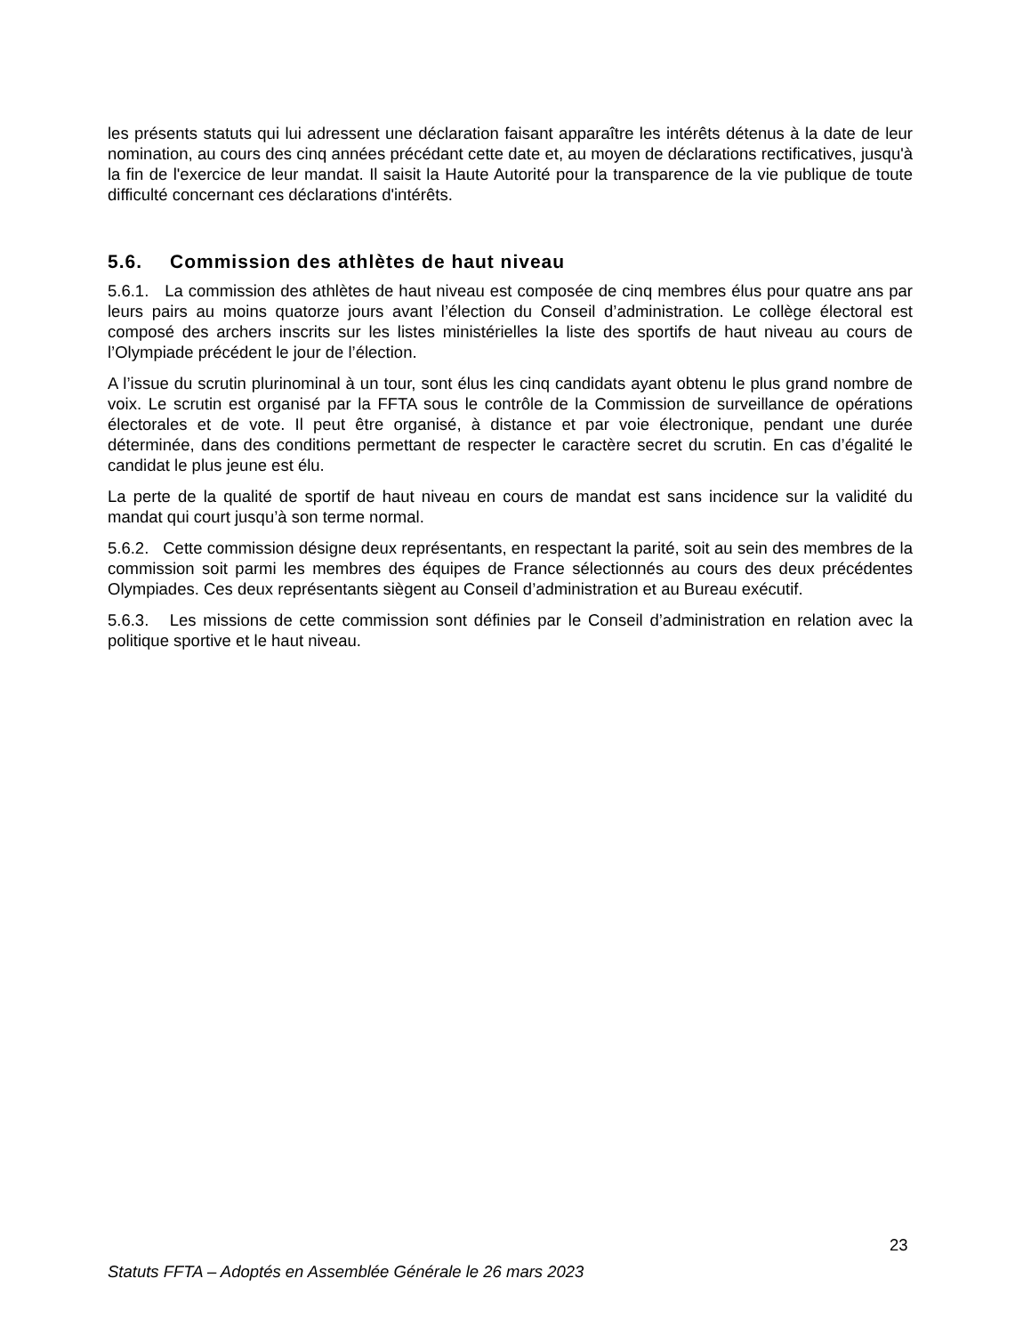les présents statuts qui lui adressent une déclaration faisant apparaître les intérêts détenus à la date de leur nomination, au cours des cinq années précédant cette date et, au moyen de déclarations rectificatives, jusqu'à la fin de l'exercice de leur mandat. Il saisit la Haute Autorité pour la transparence de la vie publique de toute difficulté concernant ces déclarations d'intérêts.
5.6. Commission des athlètes de haut niveau
5.6.1. La commission des athlètes de haut niveau est composée de cinq membres élus pour quatre ans par leurs pairs au moins quatorze jours avant l’élection du Conseil d’administration. Le collège électoral est composé des archers inscrits sur les listes ministérielles la liste des sportifs de haut niveau au cours de l’Olympiade précédent le jour de l’élection.
A l’issue du scrutin plurinominal à un tour, sont élus les cinq candidats ayant obtenu le plus grand nombre de voix. Le scrutin est organisé par la FFTA sous le contrôle de la Commission de surveillance de opérations électorales et de vote. Il peut être organisé, à distance et par voie électronique, pendant une durée déterminée, dans des conditions permettant de respecter le caractère secret du scrutin. En cas d’égalité le candidat le plus jeune est élu.
La perte de la qualité de sportif de haut niveau en cours de mandat est sans incidence sur la validité du mandat qui court jusqu’à son terme normal.
5.6.2. Cette commission désigne deux représentants, en respectant la parité, soit au sein des membres de la commission soit parmi les membres des équipes de France sélectionnés au cours des deux précédentes Olympiades. Ces deux représentants siègent au Conseil d’administration et au Bureau exécutif.
5.6.3. Les missions de cette commission sont définies par le Conseil d’administration en relation avec la politique sportive et le haut niveau.
23
Statuts FFTA – Adoptés en Assemblée Générale le 26 mars 2023